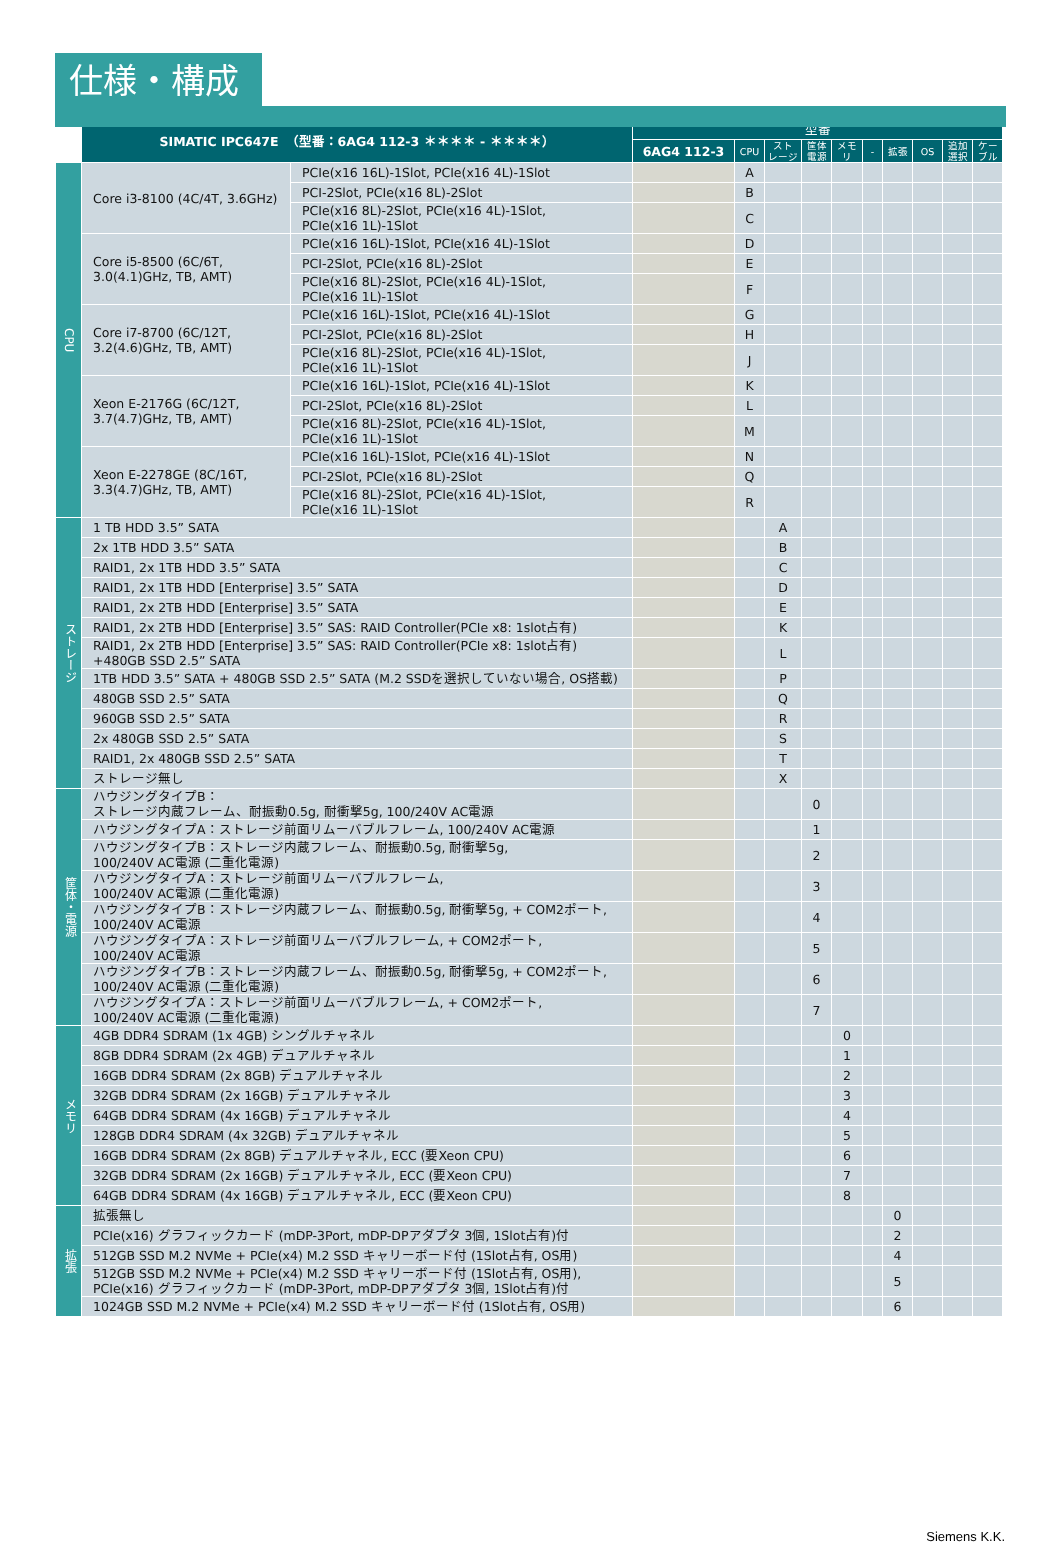仕様・構成
| | SIMATIC IPC647E （型番：6AG4 112-3 ＊＊＊＊ - ＊＊＊＊） | | 型番 | | | | | | | | | |
| | | | 6AG4 112-3 | CPU | スト レージ | 筐体 電源 | メモ リ | - | 拡張 | OS | 追加 選択 | ケー ブル |
| CPU | Core i3-8100 (4C/4T, 3.6GHz) | PCIe(x16 16L)-1Slot, PCIe(x16 4L)-1Slot | | A | | | | | | | | |
| | | PCI-2Slot, PCIe(x16 8L)-2Slot | | B | | | | | | | | |
| | | PCIe(x16 8L)-2Slot, PCIe(x16 4L)-1Slot, PCIe(x16 1L)-1Slot | | C | | | | | | | | |
| | Core i5-8500 (6C/6T, 3.0(4.1)GHz, TB, AMT) | PCIe(x16 16L)-1Slot, PCIe(x16 4L)-1Slot | | D | | | | | | | | |
| | | PCI-2Slot, PCIe(x16 8L)-2Slot | | E | | | | | | | | |
| | | PCIe(x16 8L)-2Slot, PCIe(x16 4L)-1Slot, PCIe(x16 1L)-1Slot | | F | | | | | | | | |
| | Core i7-8700 (6C/12T, 3.2(4.6)GHz, TB, AMT) | PCIe(x16 16L)-1Slot, PCIe(x16 4L)-1Slot | | G | | | | | | | | |
| | | PCI-2Slot, PCIe(x16 8L)-2Slot | | H | | | | | | | | |
| | | PCIe(x16 8L)-2Slot, PCIe(x16 4L)-1Slot, PCIe(x16 1L)-1Slot | | J | | | | | | | | |
| | Xeon E-2176G (6C/12T, 3.7(4.7)GHz, TB, AMT) | PCIe(x16 16L)-1Slot, PCIe(x16 4L)-1Slot | | K | | | | | | | | |
| | | PCI-2Slot, PCIe(x16 8L)-2Slot | | L | | | | | | | | |
| | | PCIe(x16 8L)-2Slot, PCIe(x16 4L)-1Slot, PCIe(x16 1L)-1Slot | | M | | | | | | | | |
| | Xeon E-2278GE (8C/16T, 3.3(4.7)GHz, TB, AMT) | PCIe(x16 16L)-1Slot, PCIe(x16 4L)-1Slot | | N | | | | | | | | |
| | | PCI-2Slot, PCIe(x16 8L)-2Slot | | Q | | | | | | | | |
| | | PCIe(x16 8L)-2Slot, PCIe(x16 4L)-1Slot, PCIe(x16 1L)-1Slot | | R | | | | | | | | |
| ストレージ | 1 TB HDD 3.5” SATA | | | | A | | | | | | | |
| | 2x 1TB HDD 3.5” SATA | | | | B | | | | | | | |
| | RAID1, 2x 1TB HDD 3.5” SATA | | | | C | | | | | | | |
| | RAID1, 2x 1TB HDD [Enterprise] 3.5” SATA | | | | D | | | | | | | |
| | RAID1, 2x 2TB HDD [Enterprise] 3.5” SATA | | | | E | | | | | | | |
| | RAID1, 2x 2TB HDD [Enterprise] 3.5” SAS: RAID Controller(PCIe x8: 1slot占有) | | | | K | | | | | | | |
| | RAID1, 2x 2TB HDD [Enterprise] 3.5” SAS: RAID Controller(PCIe x8: 1slot占有) +480GB SSD 2.5” SATA | | | | L | | | | | | | |
| | 1TB HDD 3.5” SATA + 480GB SSD 2.5” SATA (M.2 SSDを選択していない場合, OS搭載) | | | | P | | | | | | | |
| | 480GB SSD 2.5” SATA | | | | Q | | | | | | | |
| | 960GB SSD 2.5” SATA | | | | R | | | | | | | |
| | 2x 480GB SSD 2.5” SATA | | | | S | | | | | | | |
| | RAID1, 2x 480GB SSD 2.5” SATA | | | | T | | | | | | | |
| | ストレージ無し | | | | X | | | | | | | |
| 筐体・電源 | ハウジングタイプB： ストレージ内蔵フレーム、耐振動0.5g, 耐衝撃5g, 100/240V AC電源 | | | | | 0 | | | | | | |
| | ハウジングタイプA：ストレージ前面リムーバブルフレーム, 100/240V AC電源 | | | | | 1 | | | | | | |
| | ハウジングタイプB：ストレージ内蔵フレーム、耐振動0.5g, 耐衝撃5g, 100/240V AC電源 (二重化電源) | | | | | 2 | | | | | | |
| | ハウジングタイプA：ストレージ前面リムーバブルフレーム, 100/240V AC電源 (二重化電源) | | | | | 3 | | | | | | |
| | ハウジングタイプB：ストレージ内蔵フレーム、耐振動0.5g, 耐衝撃5g, + COM2ポート, 100/240V AC電源 | | | | | 4 | | | | | | |
| | ハウジングタイプA：ストレージ前面リムーバブルフレーム, + COM2ポート, 100/240V AC電源 | | | | | 5 | | | | | | |
| | ハウジングタイプB：ストレージ内蔵フレーム、耐振動0.5g, 耐衝撃5g, + COM2ポート, 100/240V AC電源 (二重化電源) | | | | | 6 | | | | | | |
| | ハウジングタイプA：ストレージ前面リムーバブルフレーム, + COM2ポート, 100/240V AC電源 (二重化電源) | | | | | 7 | | | | | | |
| メモリ | 4GB DDR4 SDRAM (1x 4GB) シングルチャネル | | | | | | 0 | | | | | |
| | 8GB DDR4 SDRAM (2x 4GB) デュアルチャネル | | | | | | 1 | | | | | |
| | 16GB DDR4 SDRAM (2x 8GB) デュアルチャネル | | | | | | 2 | | | | | |
| | 32GB DDR4 SDRAM (2x 16GB) デュアルチャネル | | | | | | 3 | | | | | |
| | 64GB DDR4 SDRAM (4x 16GB) デュアルチャネル | | | | | | 4 | | | | | |
| | 128GB DDR4 SDRAM (4x 32GB) デュアルチャネル | | | | | | 5 | | | | | |
| | 16GB DDR4 SDRAM (2x 8GB) デュアルチャネル, ECC (要Xeon CPU) | | | | | | 6 | | | | | |
| | 32GB DDR4 SDRAM (2x 16GB) デュアルチャネル, ECC (要Xeon CPU) | | | | | | 7 | | | | | |
| | 64GB DDR4 SDRAM (4x 16GB) デュアルチャネル, ECC (要Xeon CPU) | | | | | | 8 | | | | | |
| 拡張 | 拡張無し | | | | | | | | 0 | | | |
| | PCIe(x16) グラフィックカード (mDP-3Port, mDP-DPアダプタ 3個, 1Slot占有)付 | | | | | | | | 2 | | | |
| | 512GB SSD M.2 NVMe + PCIe(x4) M.2 SSD キャリーボード付 (1Slot占有, OS用) | | | | | | | | 4 | | | |
| | 512GB SSD M.2 NVMe + PCIe(x4) M.2 SSD キャリーボード付 (1Slot占有, OS用), PCIe(x16) グラフィックカード (mDP-3Port, mDP-DPアダプタ 3個, 1Slot占有)付 | | | | | | | | 5 | | | |
| | 1024GB SSD M.2 NVMe + PCIe(x4) M.2 SSD キャリーボード付 (1Slot占有, OS用) | | | | | | | | 6 | | | |
Siemens K.K.